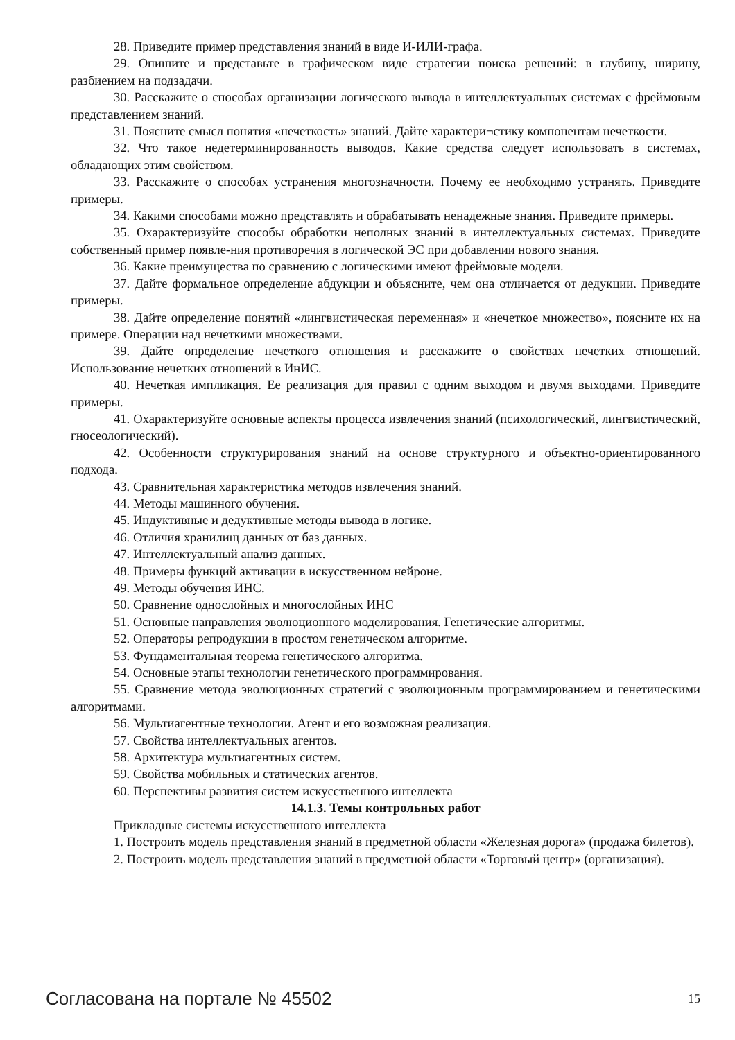28. Приведите пример представления знаний в виде И-ИЛИ-графа.
29. Опишите и представьте в графическом виде стратегии поиска решений: в глубину, ширину, разбиением на подзадачи.
30. Расскажите о способах организации логического вывода в интеллектуальных системах с фреймовым представлением знаний.
31. Поясните смысл понятия «нечеткость» знаний. Дайте характери¬стику компонентам нечеткости.
32. Что такое недетерминированность выводов. Какие средства следует использовать в системах, обладающих этим свойством.
33. Расскажите о способах устранения многозначности. Почему ее необходимо устранять. Приведите примеры.
34. Какими способами можно представлять и обрабатывать ненадежные знания. Приведите примеры.
35. Охарактеризуйте способы обработки неполных знаний в интеллектуальных системах. Приведите собственный пример появле-ния противоречия в логической ЭС при добавлении нового знания.
36. Какие преимущества по сравнению с логическими имеют фреймовые модели.
37. Дайте формальное определение абдукции и объясните, чем она отличается от дедукции. Приведите примеры.
38. Дайте определение понятий «лингвистическая переменная» и «нечеткое множество», поясните их на примере. Операции над нечеткими множествами.
39. Дайте определение нечеткого отношения и расскажите о свойствах нечетких отношений. Использование нечетких отношений в ИнИС.
40. Нечеткая импликация. Ее реализация для правил с одним выходом и двумя выходами. Приведите примеры.
41. Охарактеризуйте основные аспекты процесса извлечения знаний (психологический, лингвистический, гносеологический).
42. Особенности структурирования знаний на основе структурного и объектно-ориентированного подхода.
43. Сравнительная характеристика методов извлечения знаний.
44. Методы машинного обучения.
45. Индуктивные и дедуктивные методы вывода в логике.
46. Отличия хранилищ данных от баз данных.
47. Интеллектуальный анализ данных.
48. Примеры функций активации в искусственном нейроне.
49. Методы обучения ИНС.
50. Сравнение однослойных и многослойных ИНС
51. Основные направления эволюционного моделирования. Генетические алгоритмы.
52. Операторы репродукции в простом генетическом алгоритме.
53. Фундаментальная теорема генетического алгоритма.
54. Основные этапы технологии генетического программирования.
55. Сравнение метода эволюционных стратегий с эволюционным программированием и генетическими алгоритмами.
56. Мультиагентные технологии. Агент и его возможная реализация.
57. Свойства интеллектуальных агентов.
58. Архитектура мультиагентных систем.
59. Свойства мобильных и статических агентов.
60. Перспективы развития систем искусственного интеллекта
14.1.3. Темы контрольных работ
Прикладные системы искусственного интеллекта
1. Построить модель представления знаний в предметной области «Железная дорога» (продажа билетов).
2. Построить модель представления знаний в предметной области «Торговый центр» (организация).
Согласована на портале № 45502 15